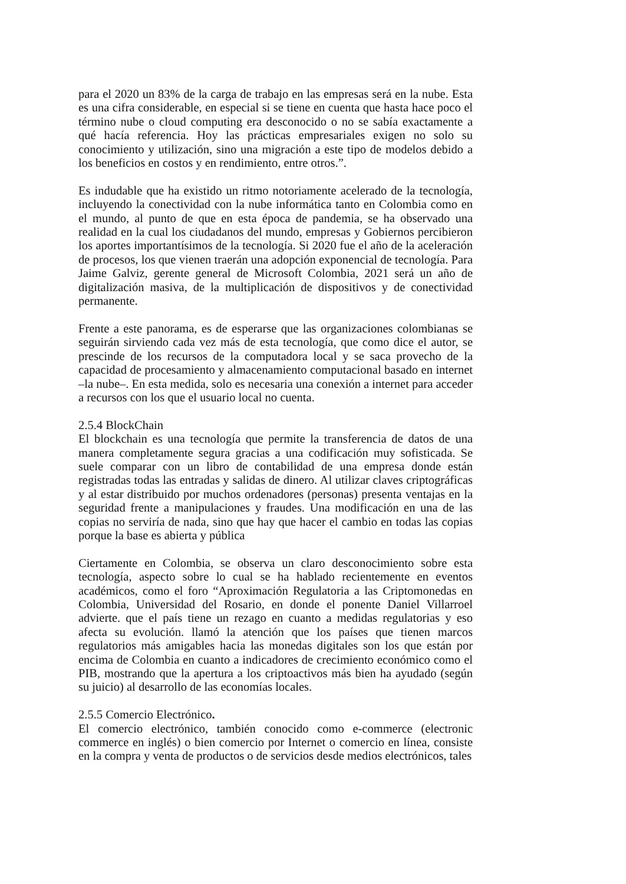para el 2020 un 83% de la carga de trabajo en las empresas será en la nube. Esta es una cifra considerable, en especial si se tiene en cuenta que hasta hace poco el término nube o cloud computing era desconocido o no se sabía exactamente a qué hacía referencia. Hoy las prácticas empresariales exigen no solo su conocimiento y utilización, sino una migración a este tipo de modelos debido a los beneficios en costos y en rendimiento, entre otros.”.
Es indudable que ha existido un ritmo notoriamente acelerado de la tecnología, incluyendo la conectividad con la nube informática tanto en Colombia como en el mundo, al punto de que en esta época de pandemia, se ha observado una realidad en la cual los ciudadanos del mundo, empresas y Gobiernos percibieron los aportes importantísimos de la tecnología. Si 2020 fue el año de la aceleración de procesos, los que vienen traerán una adopción exponencial de tecnología. Para Jaime Galviz, gerente general de Microsoft Colombia, 2021 será un año de digitalización masiva, de la multiplicación de dispositivos y de conectividad permanente.
Frente a este panorama, es de esperarse que las organizaciones colombianas se seguirán sirviendo cada vez más de esta tecnología, que como dice el autor, se prescinde de los recursos de la computadora local y se saca provecho de la capacidad de procesamiento y almacenamiento computacional basado en internet –la nube–. En esta medida, solo es necesaria una conexión a internet para acceder a recursos con los que el usuario local no cuenta.
2.5.4 BlockChain
El blockchain es una tecnología que permite la transferencia de datos de una manera completamente segura gracias a una codificación muy sofisticada. Se suele comparar con un libro de contabilidad de una empresa donde están registradas todas las entradas y salidas de dinero. Al utilizar claves criptográficas y al estar distribuido por muchos ordenadores (personas) presenta ventajas en la seguridad frente a manipulaciones y fraudes. Una modificación en una de las copias no serviría de nada, sino que hay que hacer el cambio en todas las copias porque la base es abierta y pública
Ciertamente en Colombia, se observa un claro desconocimiento sobre esta tecnología, aspecto sobre lo cual se ha hablado recientemente en eventos académicos, como el foro “Aproximación Regulatoria a las Criptomonedas en Colombia, Universidad del Rosario, en donde el ponente Daniel Villarroel advierte. que el país tiene un rezago en cuanto a medidas regulatorias y eso afecta su evolución. llamó la atención que los países que tienen marcos regulatorios más amigables hacia las monedas digitales son los que están por encima de Colombia en cuanto a indicadores de crecimiento económico como el PIB, mostrando que la apertura a los criptoactivos más bien ha ayudado (según su juicio) al desarrollo de las economías locales.
2.5.5 Comercio Electrónico.
El comercio electrónico, también conocido como e-commerce (electronic commerce en inglés) o bien comercio por Internet o comercio en línea, consiste en la compra y venta de productos o de servicios desde medios electrónicos, tales